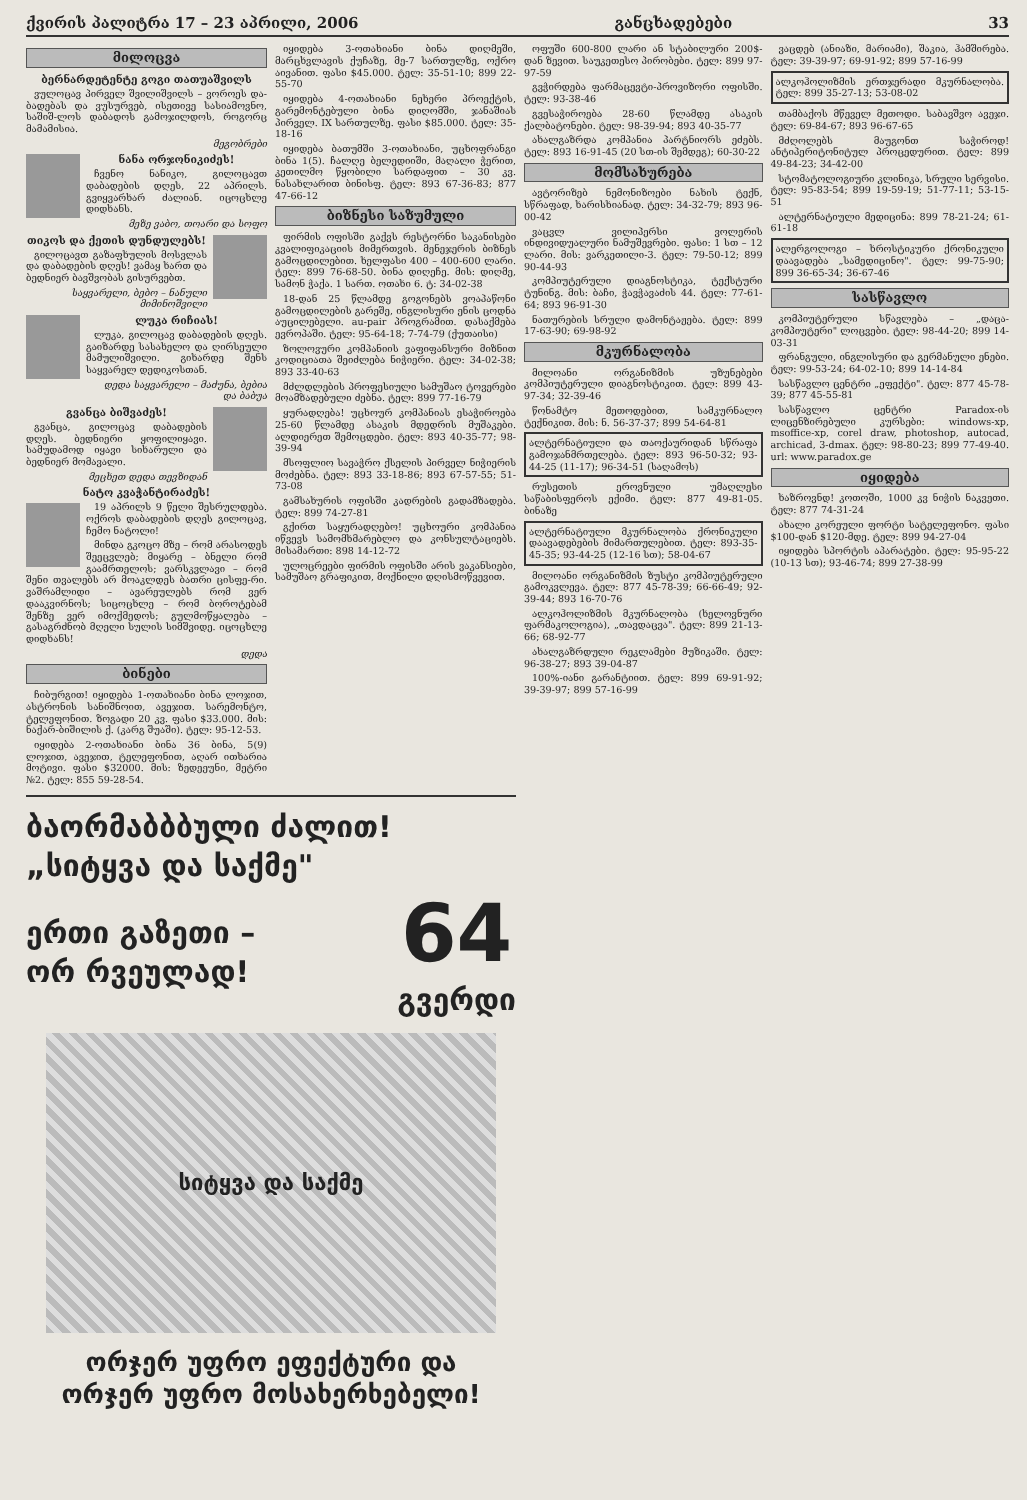ქვირის პალიტრა 17 – 23 აპრილი, 2006 განცხადებები 33
მილოცვა
ბერნარდეტენტე გოგი თათუაშვილს
ვულოცავ პირველ შვილიშვილს – ვოროეს და-ბადებას და ვუსურვებ, ისეთივე სასიამოვნო, საშიშ-ლოს დაბადოს გამოჯილდოს, როგორც მამამისია.
მეგობრები
ნანა ორჯონიკიძეს!
ჩვენო ნანიკო, გილოცავთ დაბადების დღეს, 22 აპრილს. გვიყვარხარ ძალიან. იცოცხლე დიდხანს.
მეზე ვაბო, თოარი და სოფო
თიკოს და ქეთის დუნდულებს!
გილოცავთ გაზაფხულის მოსვლას და დაბადების დღეს! ვამაყ ხართ და ბედნიერ ბავშვობას გისურვებთ.
საყვარელი, ბებო – ნანული მიმინოშვილი
ლუკა რიჩიას!
ლუკა, გილოცავ დაბადების დღეს. გაიზარდე სასახელო და ღირსეული მამულიშვილი. გიხარდე შენს საყვარელ დედიკოსთან.
დედა საყვარელი – მაძუნა, ბებია და ბაბუა
გვანცა ბიშვაძეს!
გვანცა, გილოცავ დაბადების დღეს. ბედნიერი ყოფილიყავი. სამუდამოდ იყავი სიხარული და ბედნიერ მომავალი.
მეცხეთ დედა თევზიდან
ნატო კვაჭანტირაძეს!
19 აპრილს 9 წელი შესრულდება. ოქროს დაბადების დღეს გილოცავ, ჩემო ნატოლი!
მინდა გკოცო მზე – რომ არასოდეს შეეცვლებ; მიყარე – ბნელი რომ გაამრთელოს; ვარსკვლავი – რომ შენი თვალებს არ მოაკლდეს ბათრი ცისფე-რი. ვაშრამლიდი – ავარეულებს რომ ვერ დააკვირნოს; სიცოცხლე – რომ ბოროტებამ შენზე ვერ იმოქმედოს; გულმოწყალება – გასაგრძნობ მღელი სულის სიმშვიდე. იცოცხლე დიდხანს!
დედა
ბინები
ჩიბურგით! იყიდება 1-ოთახიანი ბინა ლოჯით, ასტრონის სანიშნოით, ავეჯით. სარემონტო, ტელეფონით. ზოგადი 20 კვ. ფასი $33.000. მის: ნაქარ-ბიშილის ქ. (კარგ შუაში). ტელ: 95-12-53.
იყიდება 2-ოთახიანი ბინა 36 ბინა, 5(9) ლოჯით, ავეჯით, ტელეფონით, აღარ ითხარია მოტივი. ფასი $32000. მის: ზედეეუნი, მეტრი №2. ტელ: 855 59-28-54.
იყიდება 3-ოთახიანი ბინა დიღმეში, მარცხვლავის ქუჩაზე, მე-7 სართულზე, ოქრო აივანით. ფასი $45.000. ტელ: 35-51-10; 899 22-55-70
იყიდება 4-ოთახიანი ნეხერი პროექტის, გარემონტებული ბინა დიღომში, ჯანაშიას პირველ. IX სართულზე. ფასი $85.000. ტელ: 35-18-16
იყიდება ბათუმში 3-ოთახიანი, უცხოფრანგი ბინა 1(5). ჩალღე ბელედიიში, მაღალი ჭერით, კეთილმო წყობილი სარდაფით – 30 კვ. ნასახლარით ბინისფ. ტელ: 893 67-36-83; 877 47-66-12
ბიზნესი საზუმული
ფირმის ოფისში გაქვს რესტორნი საკანისები კვალიფიკაციის მიმერთვის. მენეჯერის ბიზნეს გამოცდილებით. ხელფასი 400 – 400-600 ლარი. ტელ: 899 76-68-50. ბინა დიღეჩე. მის: დიღმე, სამონ ჭაქა. 1 სართ. ოთახი 6. ტ: 34-02-38
18-დან 25 წლამდე გოგონებს ვოაპაწონი გამოცდილების გარეშე, ინგლისური ენის ცოდნა აუცილებელი. au-pair პროგრამით. დასაქმება ევროპაში. ტელ: 95-64-18; 7-74-79 (ქუთაისი)
ზოლოვური კომპანიის ვაფიფანსური მიზნით კოდიციათა შეიძლება ნიჭიერი. ტელ: 34-02-38; 893 33-40-63
მძლდლების პროფესიული სამუშაო ტოვერები მოამზადებული ძებნა. ტელ: 899 77-16-79
ყურადღება! უცხოურ კომპანიას ესაჭიროება 25-60 წლამდე ასაკის მდედრის მუშაკები. ალდიერეთ შემოცდები. ტელ: 893 40-35-77; 98-39-94
მსოფლიო სავაჭრო ქსელის პირველ ნიჭიერის მოძებნა. ტელ: 893 33-18-86; 893 67-57-55; 51-73-08
გამსახურის ოფისში კადრების გადამზადება. ტელ: 899 74-27-81
გქირთ საყურადღებო! უცხოური კომპანია იწვევს სამომხმარებლო და კონსულტაციებს. მისამართი: 898 14-12-72
ულოცრეები ფირმის ოფისში არის ვაკანსიები, სამუშაო გრაფიკით, მოქნილი დღისმოწვევით.
ბაორმაბბბული ძალით!
„სიტყვა და საქმე"
ერთი გაზეთი –
ორ რვეულად!
64
გვერდი
სიტყვა და საქმე
ორჯერ უფრო ეფექტური და
ორჯერ უფრო მოსახერხებელი!
ოფუში 600-800 ლარი ან სტაბილური 200$-დან ზევით. საუკეთესო პირობები. ტელ: 899 97-97-59
გვჭირდება ფარმაცევტი-პროვიზორი ოფისში. ტელ: 93-38-46
გვესაჭიროება 28-60 წლამდე ასაკის ქალბატონები. ტელ: 98-39-94; 893 40-35-77
ახალგაზრდა კომპანია პარტნიორს ეძებს. ტელ: 893 16-91-45 (20 სთ-ის შემდეგ); 60-30-22
მომსახურება
ავტორიზებ ნემონიზოები ნახის ტექნ, სწრაფად, ხარისხიანად. ტელ: 34-32-79; 893 96-00-42
ვაცვლ ვილიპერსი ვოლერის ინდივიდუალური ნამუშევრები. ფასი: 1 სთ – 12 ლარი. მის: ვარკეთილი-3. ტელ: 79-50-12; 899 90-44-93
კომპიუტერული დიაგნოსტიკა, ტექსტური ტუნინგ. მის: ბაჩი, ჭავჭავაძის 44. ტელ: 77-61-64; 893 96-91-30
ნათურების სრული დამონტაჟება. ტელ: 899 17-63-90; 69-98-92
მკურნალობა
მილოანი ორგანიზმის უზუნებები კომპიუტერული დიაგნოსტიკით. ტელ: 899 43-97-34; 32-39-46
წონამტო მეთოდებით, სამკურნალო ტექნიკით. მის: ნ. 56-37-37; 899 54-64-81
ალტერნატიული და თაოქაურიდან სწრაფა გამოჯანმრთელება. ტელ: 893 96-50-32; 93-44-25 (11-17); 96-34-51 (საღამოს)
რუსეთის ეროვნული უმაღლესი საწაბისფეროს ექიმი. ტელ: 877 49-81-05. ბინაზე
ალტერნატიული მკურნალობა ქრონიკული დაავადებების მიმართულებით. ტელ: 893-35-45-35; 93-44-25 (12-16 სთ); 58-04-67
მილოანი ორგანიზმის ზუსტი კომპიუტერული გამოკვლევა. ტელ: 877 45-78-39; 66-66-49; 92-39-44; 893 16-70-76
ალკოჰოლიზმის მკურნალობა (ხელოვნური ფარმაკოლოგია), „თავდაცვა". ტელ: 899 21-13-66; 68-92-77
ახალგაზრდული რეკლამები მუზიკაში. ტელ: 96-38-27; 893 39-04-87
100%-იანი გარანტიით. ტელ: 899 69-91-92; 39-39-97; 899 57-16-99
ვაცდებ (ანიაზი, მარიამი), შაკია, ჰამშირება. ტელ: 39-39-97; 69-91-92; 899 57-16-99
ალკოჰოლიზმის ერთჯერადი მკურნალობა. ტელ: 899 35-27-13; 53-08-02
თამბაქოს მწეველ მეთოდი. საბავშვო ავეჯი. ტელ: 69-84-67; 893 96-67-65
მძღოლებს მაუგონთ საჭიროდ! ანტიპერიტონიტულ პროცედურით. ტელ: 899 49-84-23; 34-42-00
სტომატოლოგიური კლინიკა, სრული სერვისი. ტელ: 95-83-54; 899 19-59-19; 51-77-11; 53-15-51
ალტერნატიული მედიცინა: 899 78-21-24; 61-61-18
ალერგოლოგი – ხროსტიკური ქრონიკული დაავადება „სამედიცინო". ტელ: 99-75-90; 899 36-65-34; 36-67-46
სასწავლო
კომპიუტერული სწავლება – „დაცა-კომპიუტერი" ლოცვები. ტელ: 98-44-20; 899 14-03-31
ფრანგული, ინგლისური და გერმანული ენები. ტელ: 99-53-24; 64-02-10; 899 14-14-84
სასწავლო ცენტრი „ეფექტი". ტელ: 877 45-78-39; 877 45-55-81
სასწავლო ცენტრი Paradox-ის ლიცენზირებული კურსები: windows-xp, msoffice-xp, corel draw, photoshop, autocad, archicad, 3-dmax. ტელ: 98-80-23; 899 77-49-40. url: www.paradox.ge
იყიდება
ხაზროვნდ! კოთოში, 1000 კვ ნიჭის ნაკვეთი. ტელ: 877 74-31-24
ახალი კორეული ფორტი სატელეფონო. ფასი $100-დან $120-მდე. ტელ: 899 94-27-04
იყიდება სპორტის აპარატები. ტელ: 95-95-22 (10-13 სთ); 93-46-74; 899 27-38-99